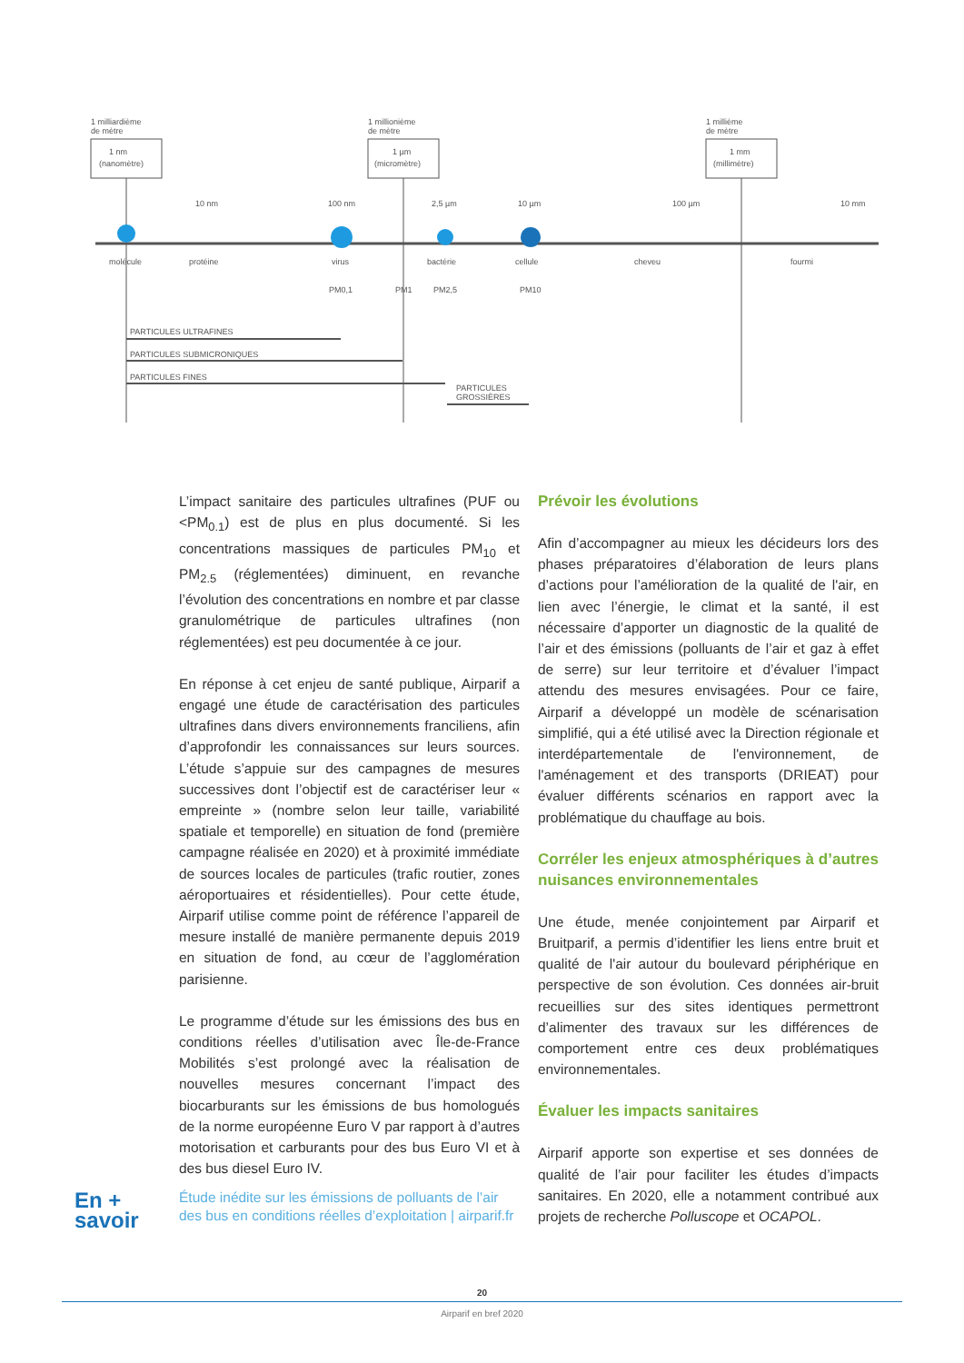1 milliardième
de mètre
1 nm
(nanomètre)
1 millionième
de mètre
1 µm
(micromètre)
1 millième
de mètre
1 mm
(millimètre)
10 nm
100 nm
2,5 µm
10 µm
100 µm
10 mm
molécule
protéine
virus
bactérie
cellule
cheveu
fourmi
PM0,1
PM1
PM2,5
PM10
PARTICULES ULTRAFINES
PARTICULES SUBMICRONIQUES
PARTICULES FINES
PARTICULES
GROSSIÈRES
L’impact sanitaire des particules ultrafines (PUF ou <PM<sub>0.1</sub>) est de plus en plus documenté. Si les concentrations massiques de particules PM<sub>10</sub> et PM<sub>2.5</sub> (réglementées) diminuent, en revanche l’évolution des concentrations en nombre et par classe granulométrique de particules ultrafines (non réglementées) est peu documentée à ce jour.
En réponse à cet enjeu de santé publique, Airparif a engagé une étude de caractérisation des particules ultrafines dans divers environnements franciliens, afin d’approfondir les connaissances sur leurs sources. L’étude s’appuie sur des campagnes de mesures successives dont l’objectif est de caractériser leur « empreinte » (nombre selon leur taille, variabilité spatiale et temporelle) en situation de fond (première campagne réalisée en 2020) et à proximité immédiate de sources locales de particules (trafic routier, zones aéroportuaires et résidentielles). Pour cette étude, Airparif utilise comme point de référence l’appareil de mesure installé de manière permanente depuis 2019 en situation de fond, au cœur de l’agglomération parisienne.
Le programme d’étude sur les émissions des bus en conditions réelles d’utilisation avec Île-de-France Mobilités s’est prolongé avec la réalisation de nouvelles mesures concernant l’impact des biocarburants sur les émissions de bus homologués de la norme européenne Euro V par rapport à d’autres motorisation et carburants pour des bus Euro VI et à des bus diesel Euro IV.
Prévoir les évolutions
Afin d’accompagner au mieux les décideurs lors des phases préparatoires d’élaboration de leurs plans d’actions pour l’amélioration de la qualité de l'air, en lien avec l’énergie, le climat et la santé, il est nécessaire d’apporter un diagnostic de la qualité de l’air et des émissions (polluants de l’air et gaz à effet de serre) sur leur territoire et d’évaluer l’impact attendu des mesures envisagées. Pour ce faire, Airparif a développé un modèle de scénarisation simplifié, qui a été utilisé avec la Direction régionale et interdépartementale de l'environnement, de l'aménagement et des transports (DRIEAT) pour évaluer différents scénarios en rapport avec la problématique du chauffage au bois.
Corréler les enjeux atmosphériques à d’autres nuisances environnementales
Une étude, menée conjointement par Airparif et Bruitparif, a permis d’identifier les liens entre bruit et qualité de l'air autour du boulevard périphérique en perspective de son évolution. Ces données air-bruit recueillies sur des sites identiques permettront d’alimenter des travaux sur les différences de comportement entre ces deux problématiques environnementales.
Évaluer les impacts sanitaires
Airparif apporte son expertise et ses données de qualité de l’air pour faciliter les études d’impacts sanitaires. En 2020, elle a notamment contribué aux projets de recherche Polluscope et OCAPOL.
En +
savoir
Étude inédite sur les émissions de polluants de l’air des bus en conditions réelles d’exploitation | airparif.fr
20
Airparif en bref 2020